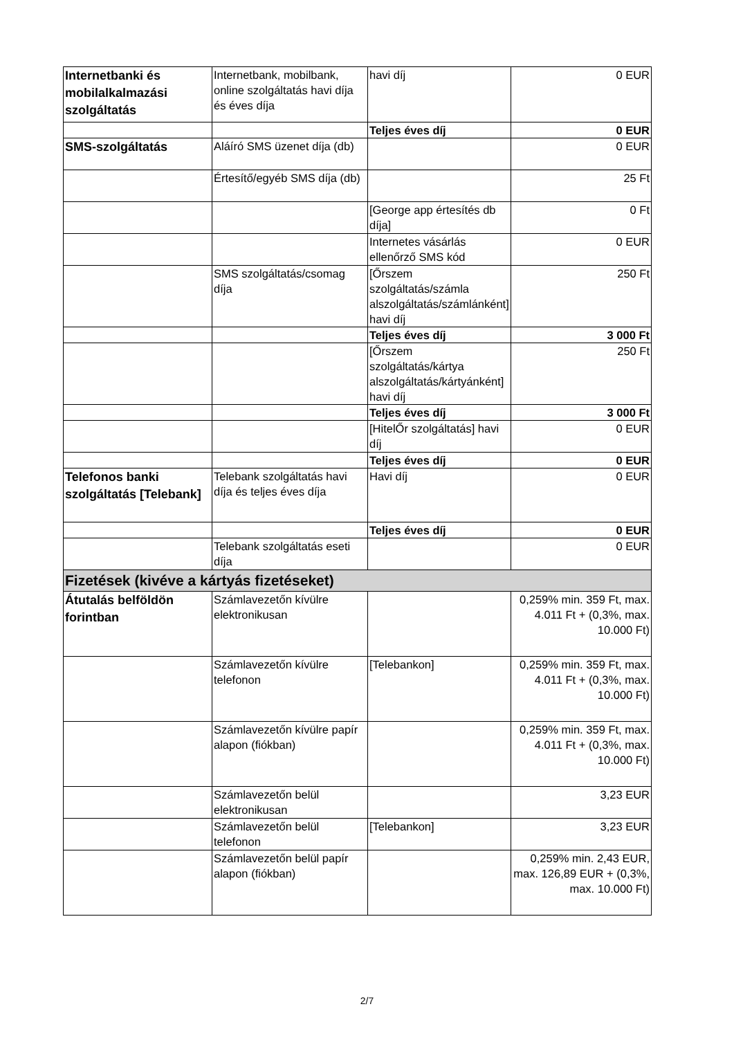| Internetbanki és mobilalkalmazási szolgáltatás | Internetbank, mobilbank, online szolgáltatás havi díja és éves díja | havi díj | 0 EUR |
| | | Teljes éves díj | 0 EUR |
| SMS-szolgáltatás | Aláíró SMS üzenet díja (db) | | 0 EUR |
| | Értesítő/egyéb SMS díja (db) | | 25 Ft |
| | | [George app értesítés db díja] | 0 Ft |
| | | Internetes vásárlás ellenőrző SMS kód | 0 EUR |
| | SMS szolgáltatás/csomag díja | [Őrszem szolgáltatás/számla alszolgáltatás/számlánként] havi díj | 250 Ft |
| | | Teljes éves díj | 3 000 Ft |
| | | [Őrszem szolgáltatás/kártya alszolgáltatás/kártyánként] havi díj | 250 Ft |
| | | Teljes éves díj | 3 000 Ft |
| | | [HitelŐr szolgáltatás] havi díj | 0 EUR |
| | | Teljes éves díj | 0 EUR |
| Telefonos banki szolgáltatás [Telebank] | Telebank szolgáltatás havi díja és teljes éves díja | Havi díj | 0 EUR |
| | | Teljes éves díj | 0 EUR |
| | Telebank szolgáltatás eseti díja | | 0 EUR |
| Fizetések (kivéve a kártyás fizetéseket) | | | |
| Átutalás belföldön forintban | Számlavezetőn kívülre elektronikusan | | 0,259% min. 359 Ft, max. 4.011 Ft + (0,3%, max. 10.000 Ft) |
| | Számlavezetőn kívülre telefonon | [Telebankon] | 0,259% min. 359 Ft, max. 4.011 Ft + (0,3%, max. 10.000 Ft) |
| | Számlavezetőn kívülre papír alapon (fiókban) | | 0,259% min. 359 Ft, max. 4.011 Ft + (0,3%, max. 10.000 Ft) |
| | Számlavezetőn belül elektronikusan | | 3,23 EUR |
| | Számlavezetőn belül telefonon | [Telebankon] | 3,23 EUR |
| | Számlavezetőn belül papír alapon (fiókban) | | 0,259% min. 2,43 EUR, max. 126,89 EUR + (0,3%, max. 10.000 Ft) |
2/7